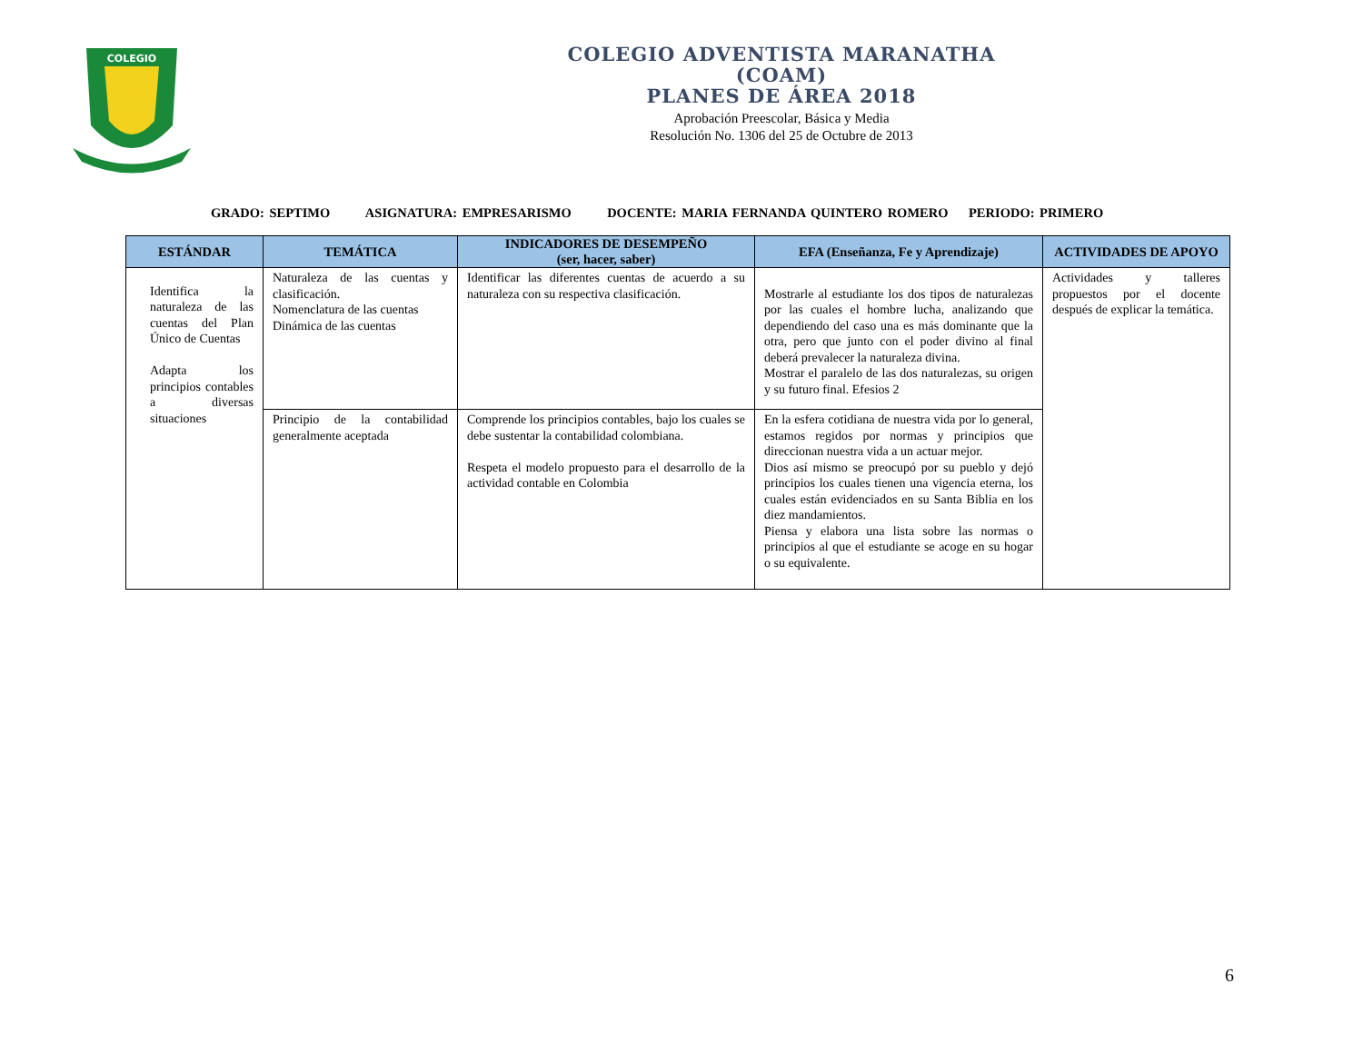COLEGIO
COLEGIO ADVENTISTA MARANATHA
(COAM)
PLANES DE ÁREA 2018
Aprobación Preescolar, Básica y Media
Resolución No. 1306 del 25 de Octubre de 2013
GRADO: SEPTIMO ASIGNATURA: EMPRESARISMO DOCENTE: MARIA FERNANDA QUINTERO ROMERO PERIODO: PRIMERO
| ESTÁNDAR | TEMÁTICA | INDICADORES DE DESEMPEÑO (ser, hacer, saber) | EFA (Enseñanza, Fe y Aprendizaje) | ACTIVIDADES DE APOYO |
| --- | --- | --- | --- | --- |
| Identifica la naturaleza de las cuentas del Plan Único de Cuentas Adapta los principios contables a diversas situaciones | Naturaleza de las cuentas y clasificación. Nomenclatura de las cuentas Dinámica de las cuentas | Identificar las diferentes cuentas de acuerdo a su naturaleza con su respectiva clasificación. | Mostrarle al estudiante los dos tipos de naturalezas por las cuales el hombre lucha, analizando que dependiendo del caso una es más dominante que la otra, pero que junto con el poder divino al final deberá prevalecer la naturaleza divina. Mostrar el paralelo de las dos naturalezas, su origen y su futuro final. Efesios 2 | Actividades y talleres propuestos por el docente después de explicar la temática. |
| | Principio de la contabilidad generalmente aceptada | Comprende los principios contables, bajo los cuales se debe sustentar la contabilidad colombiana. Respeta el modelo propuesto para el desarrollo de la actividad contable en Colombia | En la esfera cotidiana de nuestra vida por lo general, estamos regidos por normas y principios que direccionan nuestra vida a un actuar mejor. Dios así mismo se preocupó por su pueblo y dejó principios los cuales tienen una vigencia eterna, los cuales están evidenciados en su Santa Biblia en los diez mandamientos. Piensa y elabora una lista sobre las normas o principios al que el estudiante se acoge en su hogar o su equivalente. | |
6